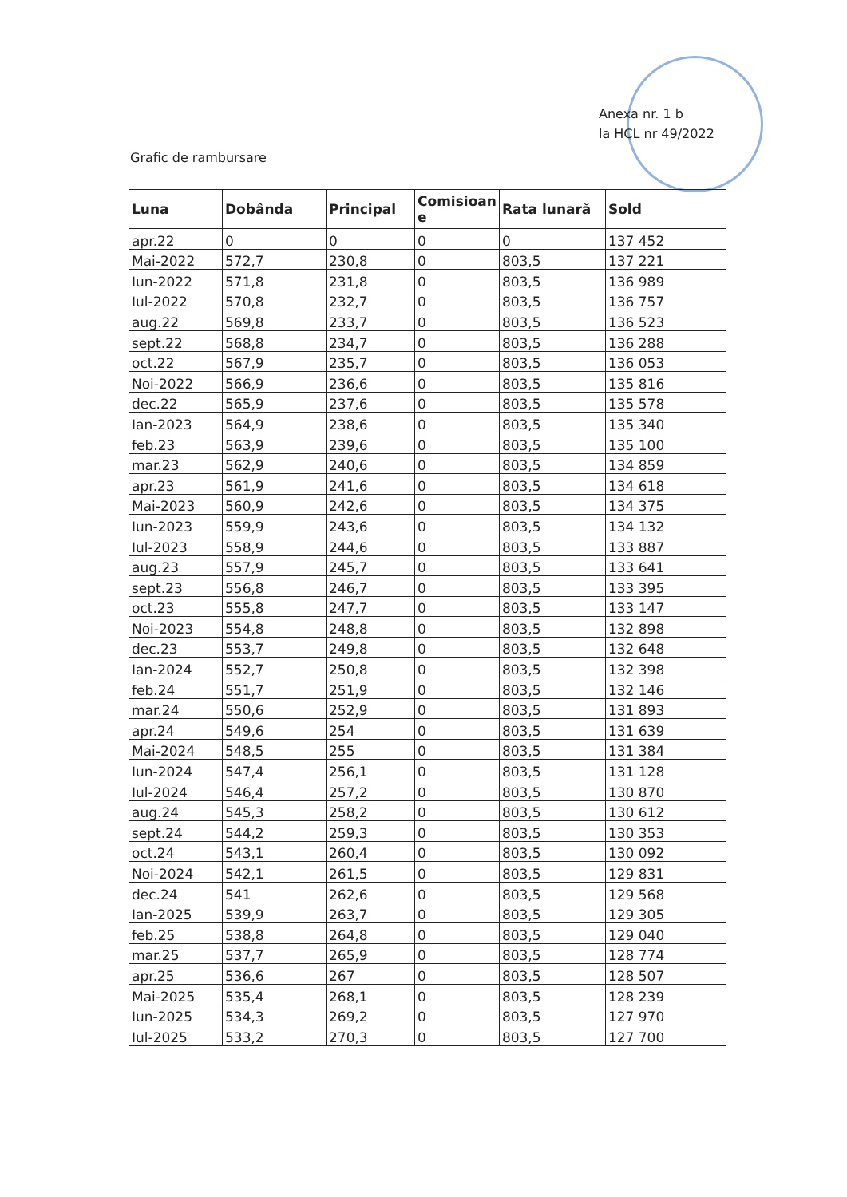Anexa nr. 1 b
la HCL nr 49/2022
Grafic de rambursare
| Luna | Dobânda | Principal | Comisioan e | Rata lunară | Sold |
| --- | --- | --- | --- | --- | --- |
| apr.22 | 0 | 0 | 0 | 0 | 137 452 |
| Mai-2022 | 572,7 | 230,8 | 0 | 803,5 | 137 221 |
| Iun-2022 | 571,8 | 231,8 | 0 | 803,5 | 136 989 |
| Iul-2022 | 570,8 | 232,7 | 0 | 803,5 | 136 757 |
| aug.22 | 569,8 | 233,7 | 0 | 803,5 | 136 523 |
| sept.22 | 568,8 | 234,7 | 0 | 803,5 | 136 288 |
| oct.22 | 567,9 | 235,7 | 0 | 803,5 | 136 053 |
| Noi-2022 | 566,9 | 236,6 | 0 | 803,5 | 135 816 |
| dec.22 | 565,9 | 237,6 | 0 | 803,5 | 135 578 |
| Ian-2023 | 564,9 | 238,6 | 0 | 803,5 | 135 340 |
| feb.23 | 563,9 | 239,6 | 0 | 803,5 | 135 100 |
| mar.23 | 562,9 | 240,6 | 0 | 803,5 | 134 859 |
| apr.23 | 561,9 | 241,6 | 0 | 803,5 | 134 618 |
| Mai-2023 | 560,9 | 242,6 | 0 | 803,5 | 134 375 |
| Iun-2023 | 559,9 | 243,6 | 0 | 803,5 | 134 132 |
| Iul-2023 | 558,9 | 244,6 | 0 | 803,5 | 133 887 |
| aug.23 | 557,9 | 245,7 | 0 | 803,5 | 133 641 |
| sept.23 | 556,8 | 246,7 | 0 | 803,5 | 133 395 |
| oct.23 | 555,8 | 247,7 | 0 | 803,5 | 133 147 |
| Noi-2023 | 554,8 | 248,8 | 0 | 803,5 | 132 898 |
| dec.23 | 553,7 | 249,8 | 0 | 803,5 | 132 648 |
| Ian-2024 | 552,7 | 250,8 | 0 | 803,5 | 132 398 |
| feb.24 | 551,7 | 251,9 | 0 | 803,5 | 132 146 |
| mar.24 | 550,6 | 252,9 | 0 | 803,5 | 131 893 |
| apr.24 | 549,6 | 254 | 0 | 803,5 | 131 639 |
| Mai-2024 | 548,5 | 255 | 0 | 803,5 | 131 384 |
| Iun-2024 | 547,4 | 256,1 | 0 | 803,5 | 131 128 |
| Iul-2024 | 546,4 | 257,2 | 0 | 803,5 | 130 870 |
| aug.24 | 545,3 | 258,2 | 0 | 803,5 | 130 612 |
| sept.24 | 544,2 | 259,3 | 0 | 803,5 | 130 353 |
| oct.24 | 543,1 | 260,4 | 0 | 803,5 | 130 092 |
| Noi-2024 | 542,1 | 261,5 | 0 | 803,5 | 129 831 |
| dec.24 | 541 | 262,6 | 0 | 803,5 | 129 568 |
| Ian-2025 | 539,9 | 263,7 | 0 | 803,5 | 129 305 |
| feb.25 | 538,8 | 264,8 | 0 | 803,5 | 129 040 |
| mar.25 | 537,7 | 265,9 | 0 | 803,5 | 128 774 |
| apr.25 | 536,6 | 267 | 0 | 803,5 | 128 507 |
| Mai-2025 | 535,4 | 268,1 | 0 | 803,5 | 128 239 |
| Iun-2025 | 534,3 | 269,2 | 0 | 803,5 | 127 970 |
| Iul-2025 | 533,2 | 270,3 | 0 | 803,5 | 127 700 |